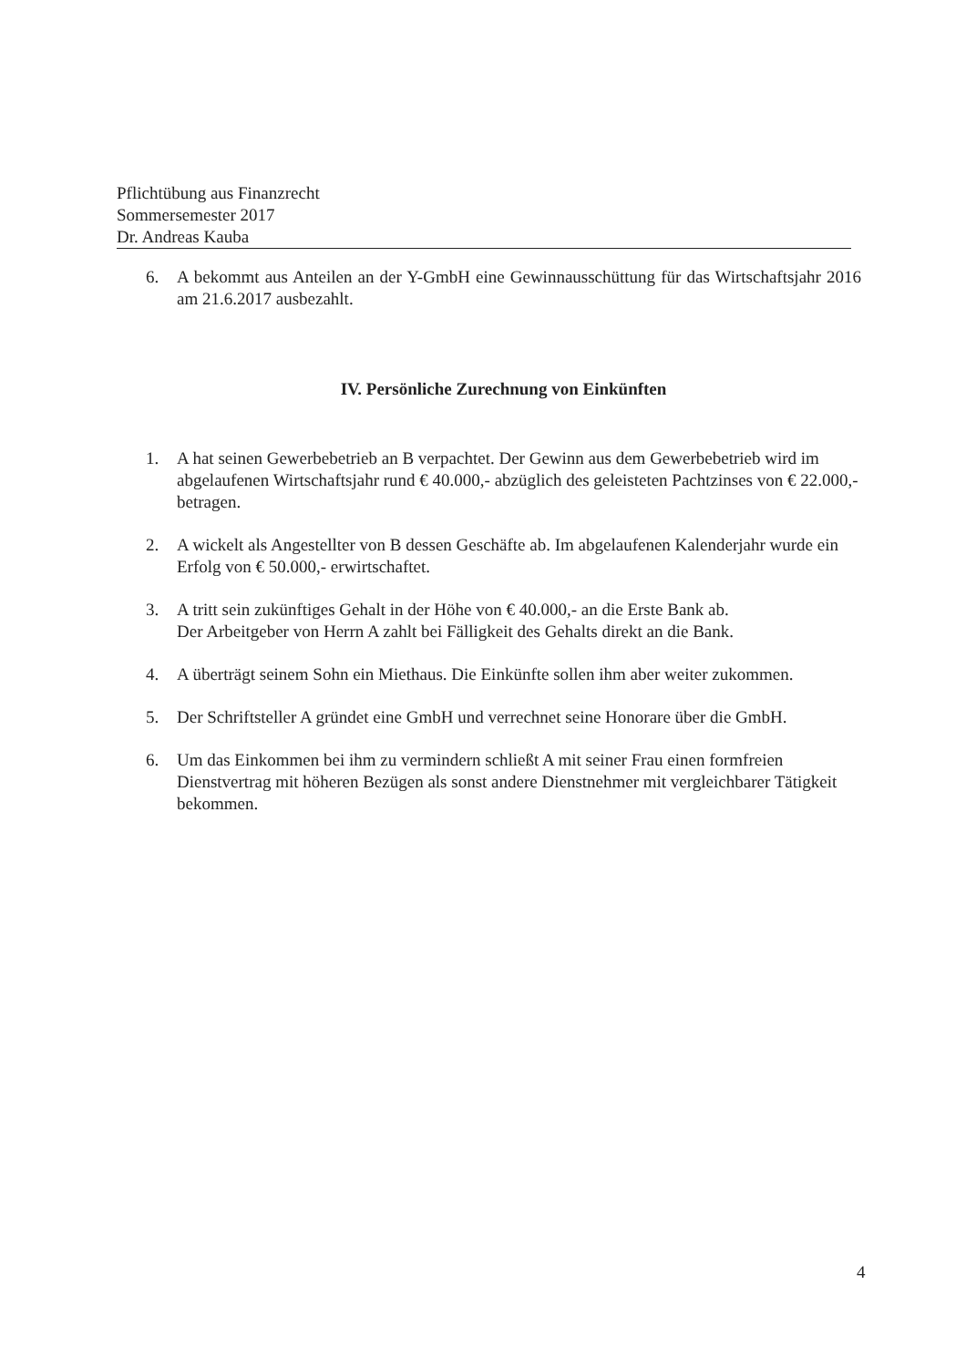Pflichtübung aus Finanzrecht
Sommersemester 2017
Dr. Andreas Kauba
6. A bekommt aus Anteilen an der Y-GmbH eine Gewinnausschüttung für das Wirtschaftsjahr 2016 am 21.6.2017 ausbezahlt.
IV. Persönliche Zurechnung von Einkünften
1. A hat seinen Gewerbebetrieb an B verpachtet. Der Gewinn aus dem Gewerbebetrieb wird im abgelaufenen Wirtschaftsjahr rund € 40.000,- abzüglich des geleisteten Pachtzinses von € 22.000,- betragen.
2. A wickelt als Angestellter von B dessen Geschäfte ab. Im abgelaufenen Kalenderjahr wurde ein Erfolg von € 50.000,- erwirtschaftet.
3. A tritt sein zukünftiges Gehalt in der Höhe von € 40.000,- an die Erste Bank ab.
Der Arbeitgeber von Herrn A zahlt bei Fälligkeit des Gehalts direkt an die Bank.
4. A überträgt seinem Sohn ein Miethaus. Die Einkünfte sollen ihm aber weiter zukommen.
5. Der Schriftsteller A gründet eine GmbH und verrechnet seine Honorare über die GmbH.
6. Um das Einkommen bei ihm zu vermindern schließt A mit seiner Frau einen formfreien Dienstvertrag mit höheren Bezügen als sonst andere Dienstnehmer mit vergleichbarer Tätigkeit bekommen.
4